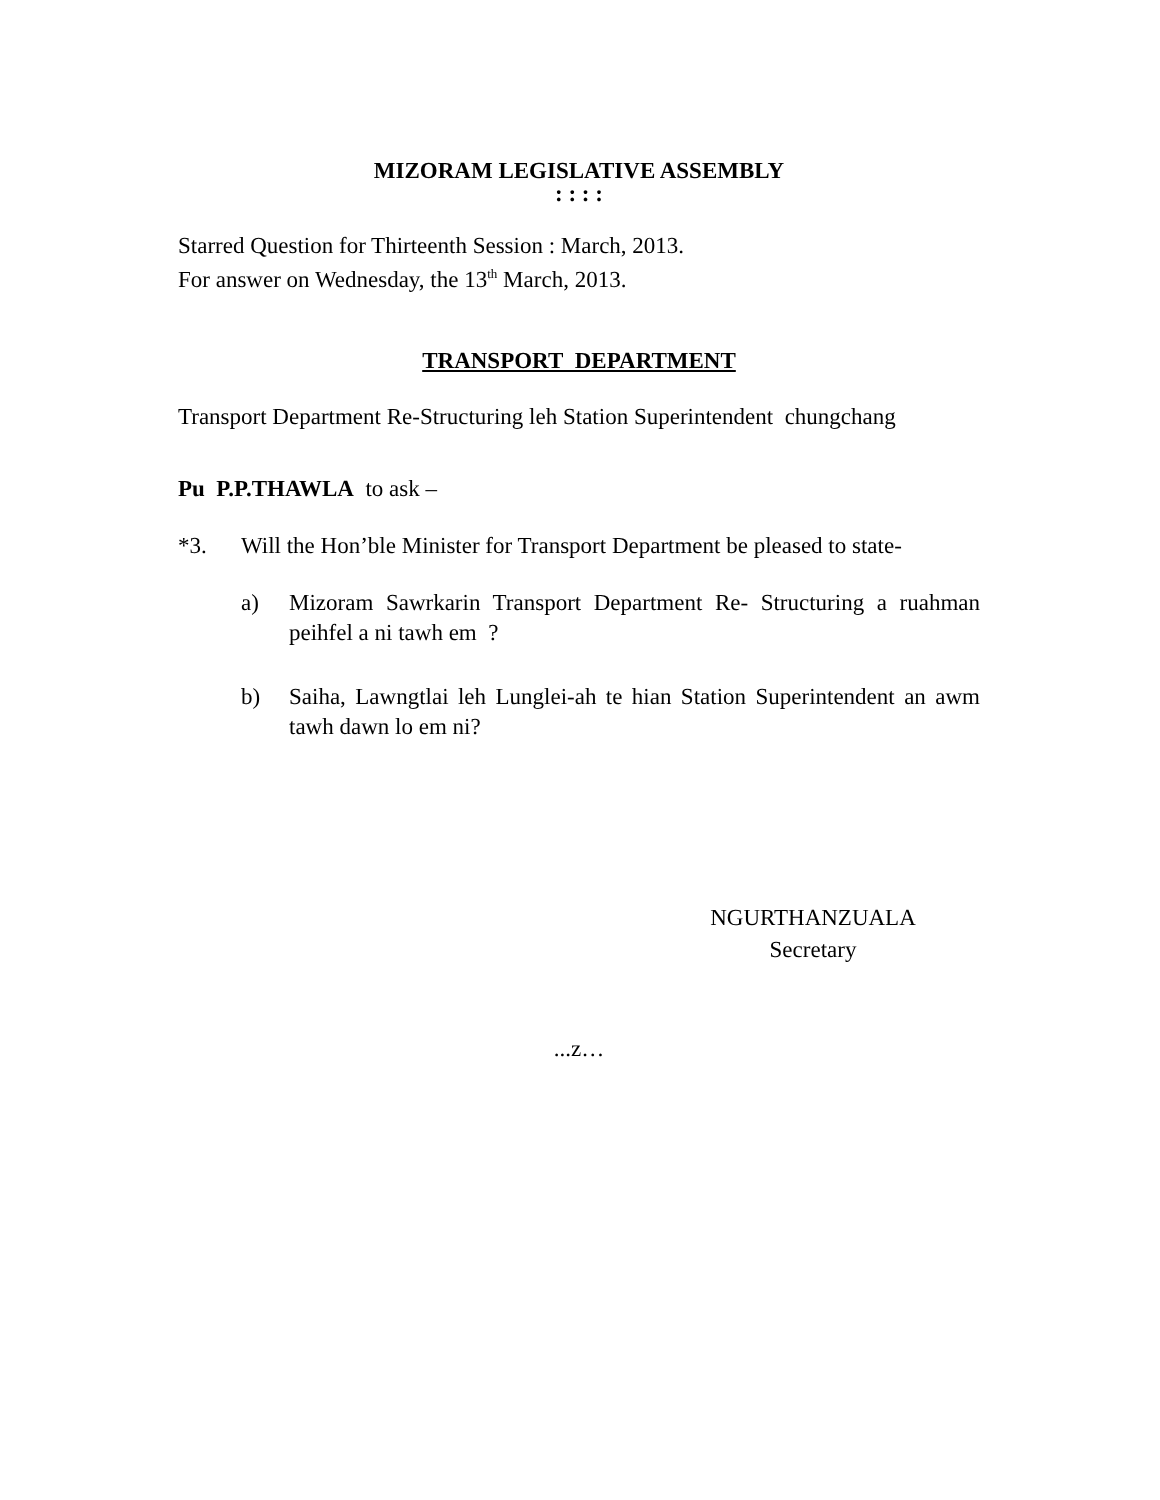MIZORAM LEGISLATIVE ASSEMBLY
: : : :
Starred Question for Thirteenth Session : March, 2013.
For answer on Wednesday, the 13<sup>th</sup> March, 2013.
TRANSPORT DEPARTMENT
Transport Department Re-Structuring leh Station Superintendent chungchang
Pu P.P.THAWLA to ask –
*3. Will the Hon’ble Minister for Transport Department be pleased to state-
a) Mizoram Sawrkarin Transport Department Re- Structuring a ruahman peihfel a ni tawh em ?
b) Saiha, Lawngtlai leh Lunglei-ah te hian Station Superintendent an awm tawh dawn lo em ni?
NGURTHANZUALA
Secretary
...z…